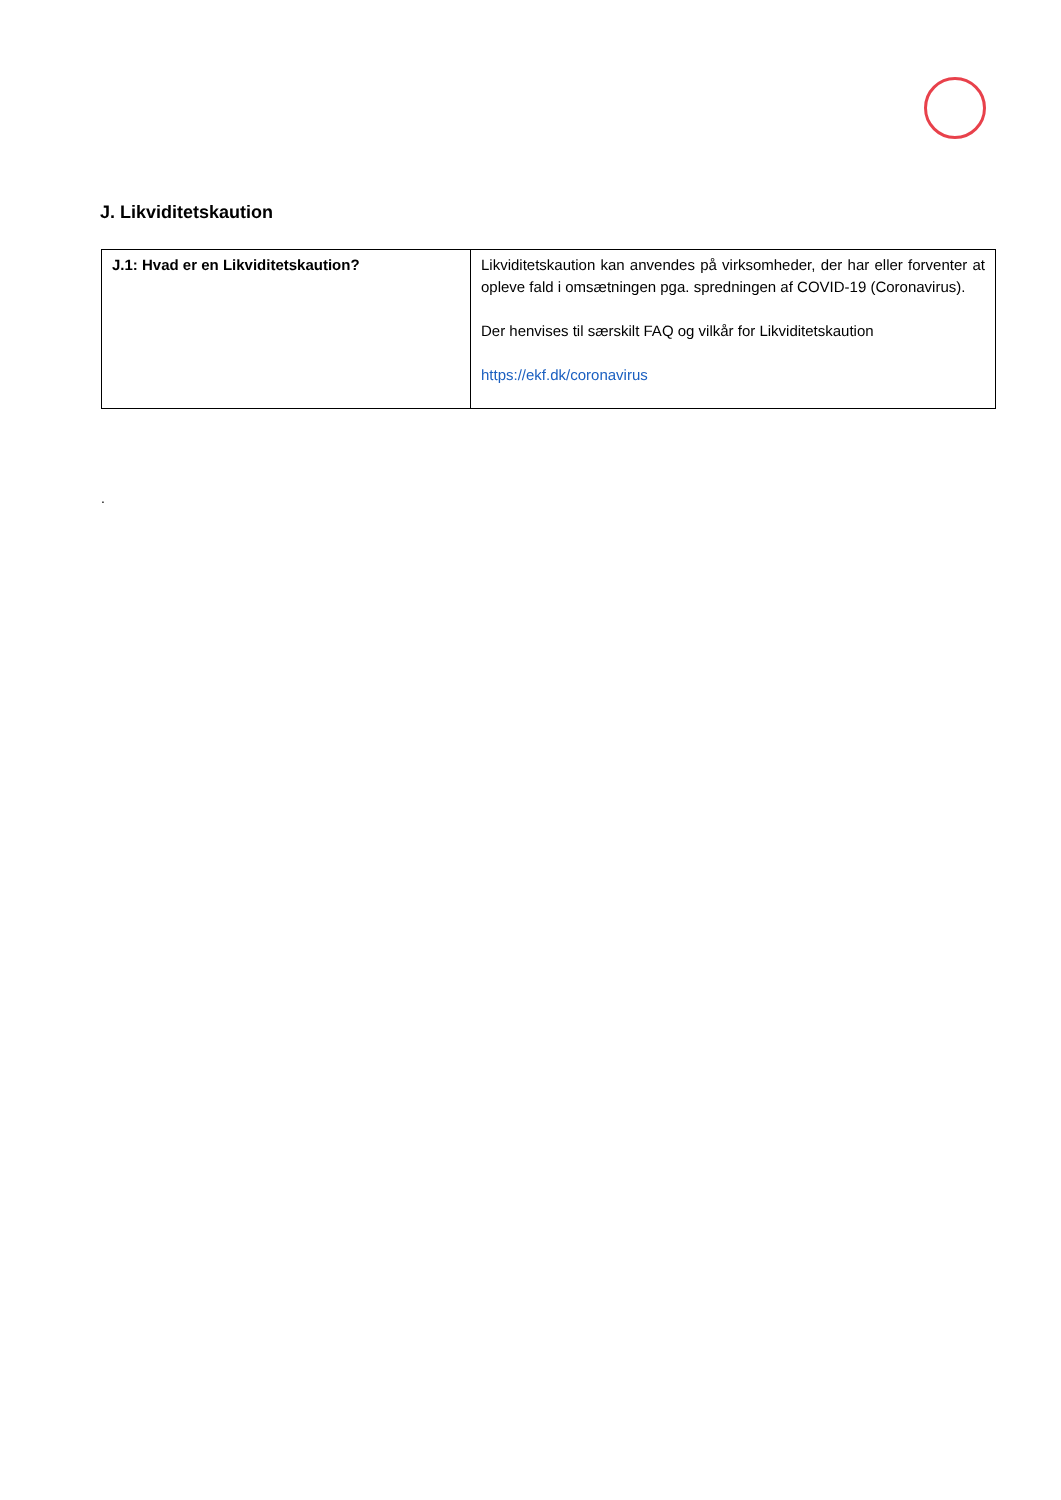J. Likviditetskaution
| J.1: Hvad er en Likviditetskaution? | Likviditetskaution kan anvendes på virksomheder, der har eller forventer at opleve fald i omsætningen pga. spredningen af COVID-19 (Coronavirus). Der henvises til særskilt FAQ og vilkår for Likviditetskaution https://ekf.dk/coronavirus |
.